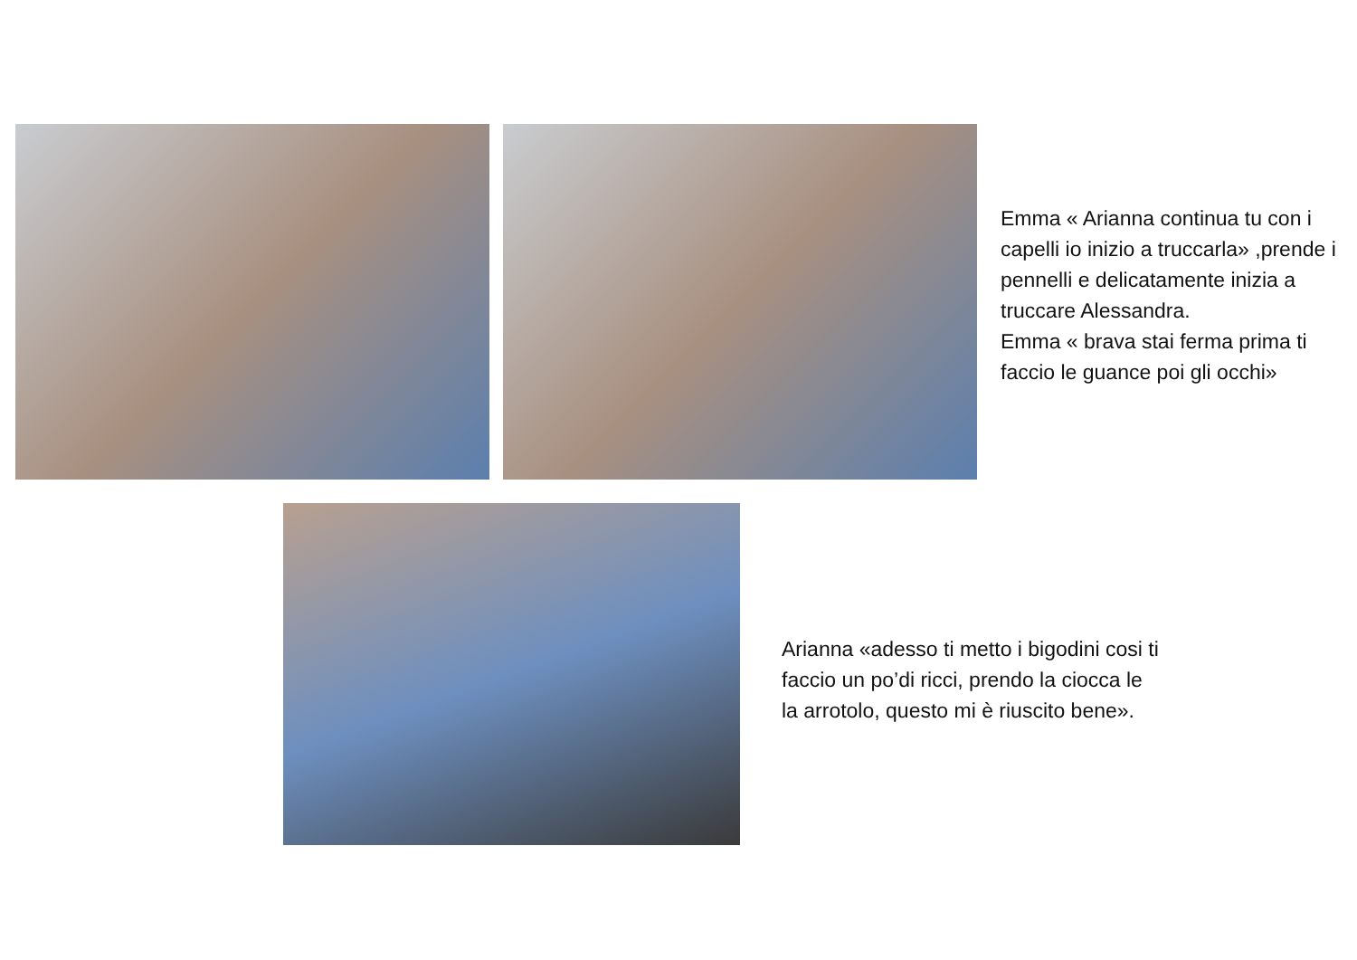Emma « Arianna continua tu con i capelli io inizio a truccarla» ,prende i pennelli e delicatamente inizia a truccare Alessandra.
Emma « brava stai ferma prima ti faccio le guance poi gli occhi»
Arianna «adesso ti metto i bigodini cosi ti faccio un po’di ricci, prendo la ciocca le la arrotolo, questo mi è riuscito bene».